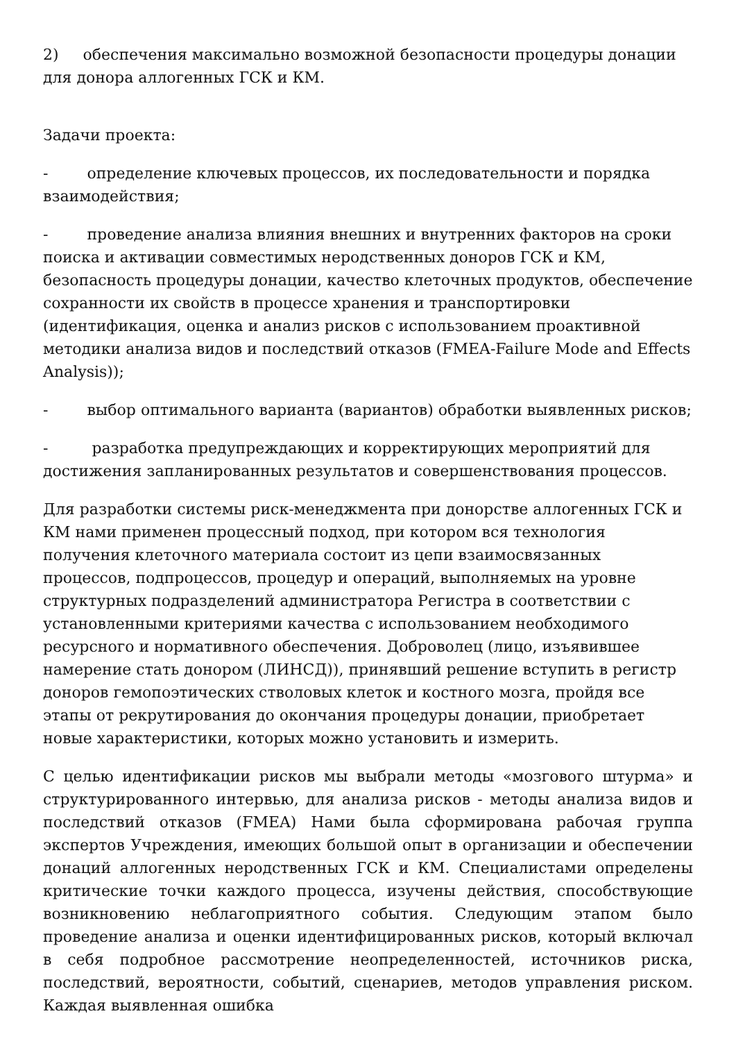2) обеспечения максимально возможной безопасности процедуры донации для донора аллогенных ГСК и КМ.
Задачи проекта:
- определение ключевых процессов, их последовательности и порядка взаимодействия;
- проведение анализа влияния внешних и внутренних факторов на сроки поиска и активации совместимых неродственных доноров ГСК и КМ, безопасность процедуры донации, качество клеточных продуктов, обеспечение сохранности их свойств в процессе хранения и транспортировки (идентификация, оценка и анализ рисков с использованием проактивной методики анализа видов и последствий отказов (FMEA-Failure Mode and Effects Analysis));
- выбор оптимального варианта (вариантов) обработки выявленных рисков;
- разработка предупреждающих и корректирующих мероприятий для достижения запланированных результатов и совершенствования процессов.
Для разработки системы риск-менеджмента при донорстве аллогенных ГСК и КМ нами применен процессный подход, при котором вся технология получения клеточного материала состоит из цепи взаимосвязанных процессов, подпроцессов, процедур и операций, выполняемых на уровне структурных подразделений администратора Регистра в соответствии с установленными критериями качества с использованием необходимого ресурсного и нормативного обеспечения. Доброволец (лицо, изъявившее намерение стать донором (ЛИНСД)), принявший решение вступить в регистр доноров гемопоэтических стволовых клеток и костного мозга, пройдя все этапы от рекрутирования до окончания процедуры донации, приобретает новые характеристики, которых можно установить и измерить.
С целью идентификации рисков мы выбрали методы «мозгового штурма» и структурированного интервью, для анализа рисков - методы анализа видов и последствий отказов (FMEA) Нами была сформирована рабочая группа экспертов Учреждения, имеющих большой опыт в организации и обеспечении донаций аллогенных неродственных ГСК и КМ. Специалистами определены критические точки каждого процесса, изучены действия, способствующие возникновению неблагоприятного события. Следующим этапом было проведение анализа и оценки идентифицированных рисков, который включал в себя подробное рассмотрение неопределенностей, источников риска, последствий, вероятности, событий, сценариев, методов управления риском. Каждая выявленная ошибка